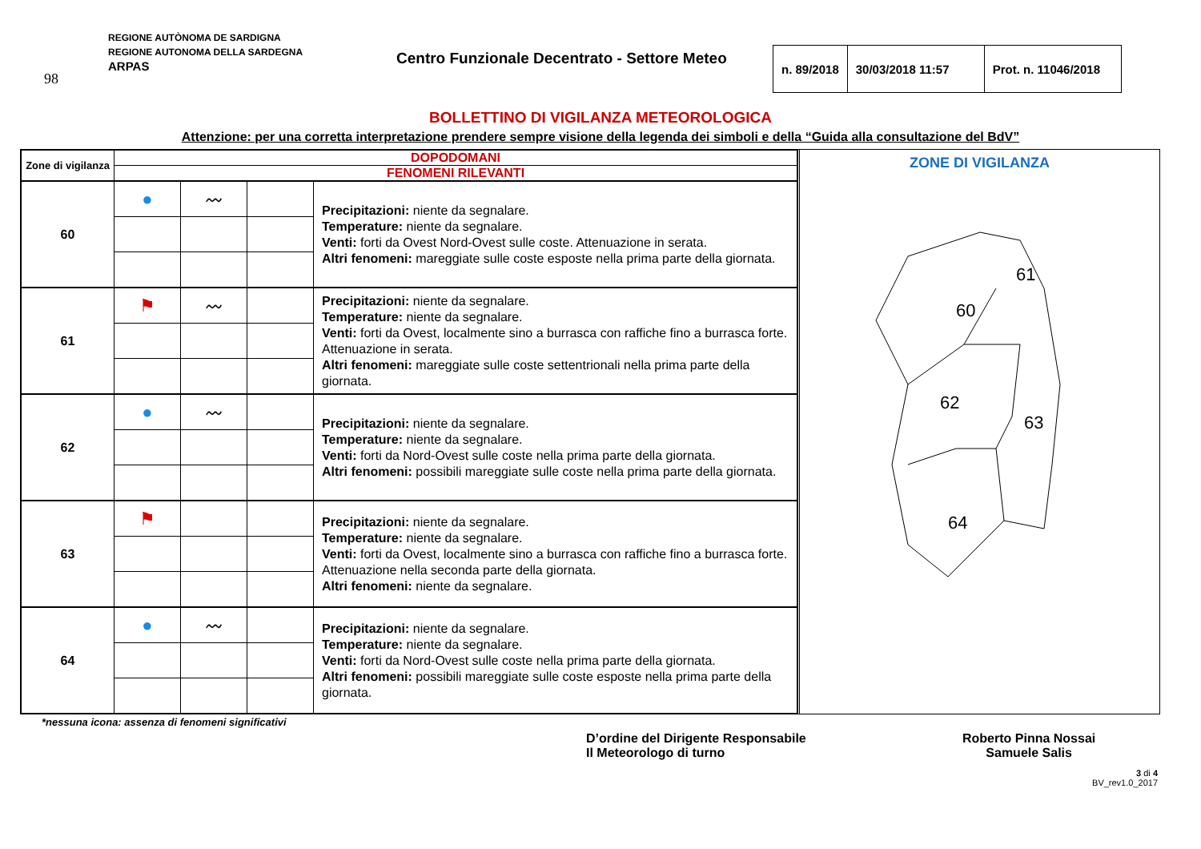98
REGIONE AUTÒNOMA DE SARDIGNA
REGIONE AUTONOMA DELLA SARDEGNA
ARPAS
Centro Funzionale Decentrato - Settore Meteo
| n. 89/2018 | 30/03/2018 11:57 | Prot. n. 11046/2018 |
BOLLETTINO DI VIGILANZA METEOROLOGICA
Attenzione: per una corretta interpretazione prendere sempre visione della legenda dei simboli e della “Guida alla consultazione del BdV”
| Zone di vigilanza | DOPODOMANI | | | |
| | FENOMENI RILEVANTI | | | |
| 60 | ● | 〰 | | Precipitazioni: niente da segnalare. Temperature: niente da segnalare. Venti: forti da Ovest Nord-Ovest sulle coste. Attenuazione in serata. Altri fenomeni: mareggiate sulle coste esposte nella prima parte della giornata. |
| 61 | ⚑ | 〰 | | Precipitazioni: niente da segnalare. Temperature: niente da segnalare. Venti: forti da Ovest, localmente sino a burrasca con raffiche fino a burrasca forte. Attenuazione in serata. Altri fenomeni: mareggiate sulle coste settentrionali nella prima parte della giornata. |
| 62 | ● | 〰 | | Precipitazioni: niente da segnalare. Temperature: niente da segnalare. Venti: forti da Nord-Ovest sulle coste nella prima parte della giornata. Altri fenomeni: possibili mareggiate sulle coste nella prima parte della giornata. |
| 63 | ⚑ | | | Precipitazioni: niente da segnalare. Temperature: niente da segnalare. Venti: forti da Ovest, localmente sino a burrasca con raffiche fino a burrasca forte. Attenuazione nella seconda parte della giornata. Altri fenomeni: niente da segnalare. |
| 64 | ● | 〰 | | Precipitazioni: niente da segnalare. Temperature: niente da segnalare. Venti: forti da Nord-Ovest sulle coste nella prima parte della giornata. Altri fenomeni: possibili mareggiate sulle coste esposte nella prima parte della giornata. |
ZONE DI VIGILANZA
60
61
62
63
64
*nessuna icona: assenza di fenomeni significativi
D’ordine del Dirigente Responsabile
Il Meteorologo di turno
Roberto Pinna Nossai
Samuele Salis
3 di 4
BV_rev1.0_2017